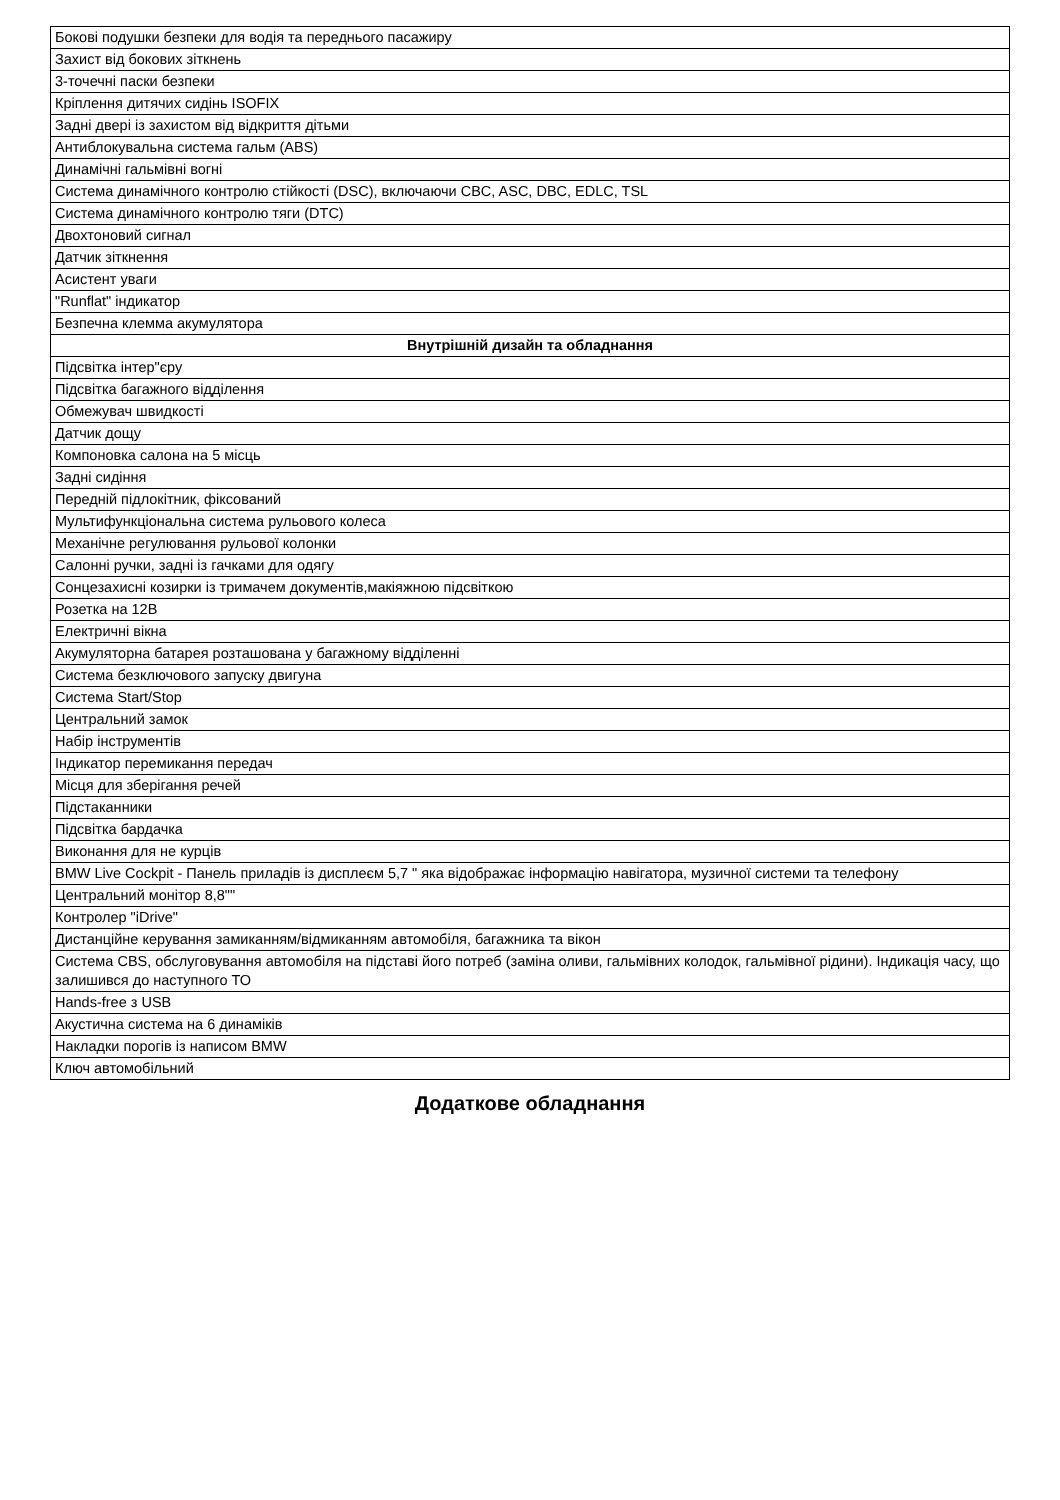| Бокові подушки безпеки для водія та переднього пасажиру |
| Захист від бокових зіткнень |
| 3-точечні паски безпеки |
| Кріплення дитячих сидінь ISOFIX |
| Задні двері із захистом від відкриття дітьми |
| Антиблокувальна система гальм (ABS) |
| Динамічні гальмівні вогні |
| Система динамічного контролю стійкості (DSC), включаючи CBC, ASC, DBC, EDLC, TSL |
| Система динамічного контролю тяги (DTC) |
| Двохтоновий сигнал |
| Датчик зіткнення |
| Асистент уваги |
| "Runflat" індикатор |
| Безпечна клемма акумулятора |
| Внутрішній дизайн та обладнання |
| Підсвітка інтер"єру |
| Підсвітка багажного відділення |
| Обмежувач швидкості |
| Датчик дощу |
| Компоновка салона на 5 місць |
| Задні сидіння |
| Передній підлокітник, фіксований |
| Мультифункціональна система рульового колеса |
| Механічне регулювання рульової колонки |
| Салонні ручки, задні із гачками для одягу |
| Сонцезахисні козирки із тримачем документів,макіяжною підсвіткою |
| Розетка на 12В |
| Електричні вікна |
| Акумуляторна батарея розташована у багажному відділенні |
| Система безключового запуску двигуна |
| Система Start/Stop |
| Центральний замок |
| Набір інструментів |
| Індикатор перемикання передач |
| Місця для зберігання речей |
| Підстаканники |
| Підсвітка бардачка |
| Виконання для не курців |
| BMW Live Cockpit - Панель приладів із дисплеєм 5,7 " яка відображає інформацію навігатора, музичної системи та телефону |
| Центральний монітор 8,8"" |
| Контролер "iDrive" |
| Дистанційне керування замиканням/відмиканням автомобіля, багажника та вікон |
| Система CBS, обслуговування автомобіля на підставі його потреб (заміна оливи, гальмівних колодок, гальмівної рідини). Індикація часу, що залишився до наступного ТО |
| Hands-free з USB |
| Акустична система на 6 динаміків |
| Накладки порогів із написом BMW |
| Ключ автомобільний |
Додаткове обладнання